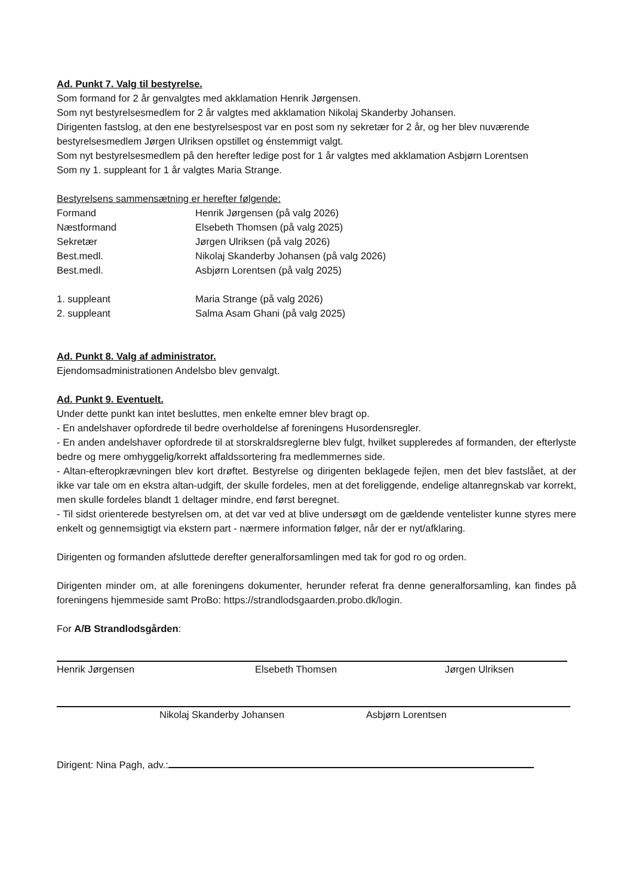Ad. Punkt 7. Valg til bestyrelse.
Som formand for 2 år genvalgtes med akklamation Henrik Jørgensen.
Som nyt bestyrelsesmedlem for 2 år valgtes med akklamation Nikolaj Skanderby Johansen.
Dirigenten fastslog, at den ene bestyrelsespost var en post som ny sekretær for 2 år, og her blev nuværende bestyrelsesmedlem Jørgen Ulriksen opstillet og énstemmigt valgt.
Som nyt bestyrelsesmedlem på den herefter ledige post for 1 år valgtes med akklamation Asbjørn Lorentsen
Som ny 1. suppleant for 1 år valgtes Maria Strange.
Bestyrelsens sammensætning er herefter følgende:
| Formand | Henrik Jørgensen (på valg 2026) |
| Næstformand | Elsebeth Thomsen (på valg 2025) |
| Sekretær | Jørgen Ulriksen (på valg 2026) |
| Best.medl. | Nikolaj Skanderby Johansen (på valg 2026) |
| Best.medl. | Asbjørn Lorentsen (på valg 2025) |
| 1. suppleant | Maria Strange (på valg 2026) |
| 2. suppleant | Salma Asam Ghani (på valg 2025) |
Ad. Punkt 8. Valg af administrator.
Ejendomsadministrationen Andelsbo blev genvalgt.
Ad. Punkt 9. Eventuelt.
Under dette punkt kan intet besluttes, men enkelte emner blev bragt op.
- En andelshaver opfordrede til bedre overholdelse af foreningens Husordensregler.
- En anden andelshaver opfordrede til at storskraldsreglerne blev fulgt, hvilket suppleredes af formanden, der efterlyste bedre og mere omhyggelig/korrekt affaldssortering fra medlemmernes side.
- Altan-efteropkrævningen blev kort drøftet. Bestyrelse og dirigenten beklagede fejlen, men det blev fastslået, at der ikke var tale om en ekstra altan-udgift, der skulle fordeles, men at det foreliggende, endelige altanregnskab var korrekt, men skulle fordeles blandt 1 deltager mindre, end først beregnet.
- Til sidst orienterede bestyrelsen om, at det var ved at blive undersøgt om de gældende ventelister kunne styres mere enkelt og gennemsigtigt via ekstern part - nærmere information følger, når der er nyt/afklaring.
Dirigenten og formanden afsluttede derefter generalforsamlingen med tak for god ro og orden.
Dirigenten minder om, at alle foreningens dokumenter, herunder referat fra denne generalforsamling, kan findes på foreningens hjemmeside samt ProBo: https://strandlodsgaarden.probo.dk/login.
For A/B Strandlodsgården:
Henrik Jørgensen Elsebeth Thomsen Jørgen Ulriksen
Nikolaj Skanderby Johansen Asbjørn Lorentsen
Dirigent: Nina Pagh, adv.: